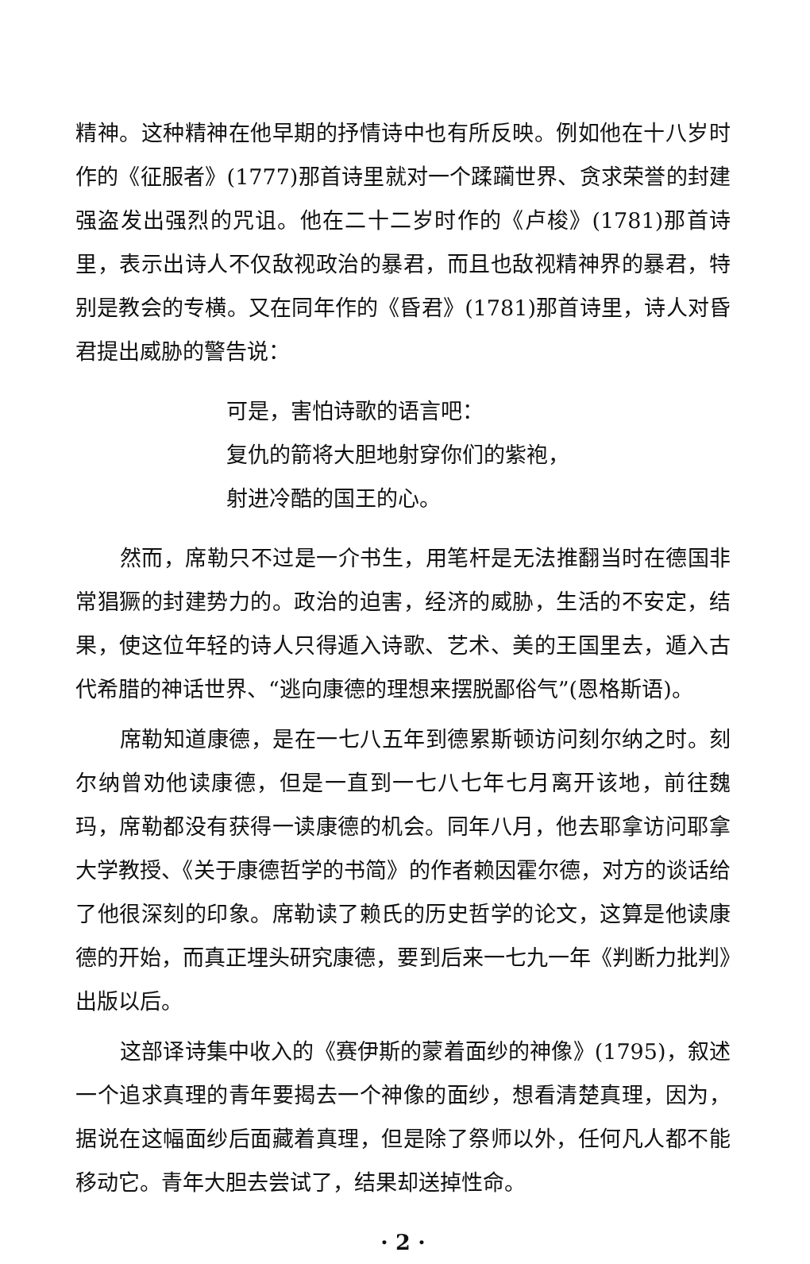精神。这种精神在他早期的抒情诗中也有所反映。例如他在十八岁时作的《征服者》(1777)那首诗里就对一个蹂躏世界、贪求荣誉的封建强盗发出强烈的咒诅。他在二十二岁时作的《卢梭》(1781)那首诗里，表示出诗人不仅敌视政治的暴君，而且也敌视精神界的暴君，特别是教会的专横。又在同年作的《昏君》(1781)那首诗里，诗人对昏君提出威胁的警告说：
可是，害怕诗歌的语言吧：
复仇的箭将大胆地射穿你们的紫袍，
射进冷酷的国王的心。
然而，席勒只不过是一介书生，用笔杆是无法推翻当时在德国非常猖獗的封建势力的。政治的迫害，经济的威胁，生活的不安定，结果，使这位年轻的诗人只得遁入诗歌、艺术、美的王国里去，遁入古代希腊的神话世界、“逃向康德的理想来摆脱鄙俗气”(恩格斯语)。
席勒知道康德，是在一七八五年到德累斯顿访问刻尔纳之时。刻尔纳曾劝他读康德，但是一直到一七八七年七月离开该地，前往魏玛，席勒都没有获得一读康德的机会。同年八月，他去耶拿访问耶拿大学教授、《关于康德哲学的书简》的作者赖因霍尔德，对方的谈话给了他很深刻的印象。席勒读了赖氏的历史哲学的论文，这算是他读康德的开始，而真正埋头研究康德，要到后来一七九一年《判断力批判》出版以后。
这部译诗集中收入的《赛伊斯的蒙着面纱的神像》(1795)，叙述一个追求真理的青年要揭去一个神像的面纱，想看清楚真理，因为，据说在这幅面纱后面藏着真理，但是除了祭师以外，任何凡人都不能移动它。青年大胆去尝试了，结果却送掉性命。
· 2 ·